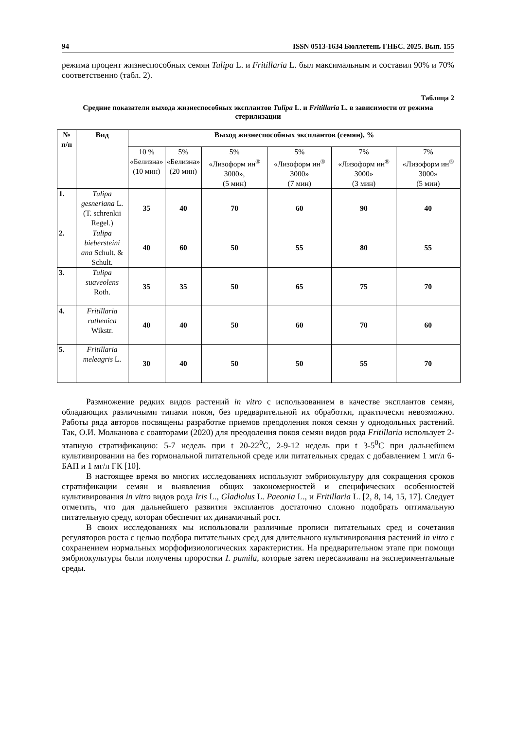94 ISSN 0513-1634 Бюллетень ГНБС. 2025. Вып. 155
режима процент жизнеспособных семян Tulipa L. и Fritillaria L. был максимальным и составил 90% и 70% соответственно (табл. 2).
Таблица 2
Средние показатели выхода жизнеспособных эксплантов Tulipa L. и Fritillaria L. в зависимости от режима стерилизации
| № п/п | Вид | Выход жизнеспособных эксплантов (семян), % | | | | | |
| --- | --- | --- | --- | --- | --- | --- | --- |
| | | 10 % «Белизна» (10 мин) | 5% «Белизна» (20 мин) | 5% «Лизоформ ин<sup>®</sup> 3000», (5 мин) | 5% «Лизоформ ин<sup>®</sup> 3000» (7 мин) | 7% «Лизоформ ин<sup>®</sup> 3000» (3 мин) | 7% «Лизоформ ин<sup>®</sup> 3000» (5 мин) |
| 1. | Tulipa gesneriana L. (T. schrenkii Regel.) | 35 | 40 | 70 | 60 | 90 | 40 |
| 2. | Tulipa biebersteini ana Schult. & Schult. | 40 | 60 | 50 | 55 | 80 | 55 |
| 3. | Tulipa suaveolens Roth. | 35 | 35 | 50 | 65 | 75 | 70 |
| 4. | Fritillaria ruthenica Wikstr. | 40 | 40 | 50 | 60 | 70 | 60 |
| 5. | Fritillaria meleagris L. | 30 | 40 | 50 | 50 | 55 | 70 |
Размножение редких видов растений in vitro с использованием в качестве эксплантов семян, обладающих различными типами покоя, без предварительной их обработки, практически невозможно. Работы ряда авторов посвящены разработке приемов преодоления покоя семян у однодольных растений. Так, О.И. Молканова с соавторами (2020) для преодоления покоя семян видов рода Fritillaria использует 2-этапную стратификацию: 5-7 недель при t 20-22<sup>0</sup>С, 2-9-12 недель при t 3-5<sup>0</sup>С при дальнейшем культивировании на без гормональной питательной среде или питательных средах с добавлением 1 мг/л 6-БАП и 1 мг/л ГК [10].
В настоящее время во многих исследованиях используют эмбриокультуру для сокращения сроков стратификации семян и выявления общих закономерностей и специфических особенностей культивирования in vitro видов рода Iris L., Gladiolus L. Paeonia L., и Fritillaria L. [2, 8, 14, 15, 17]. Следует отметить, что для дальнейшего развития эксплантов достаточно сложно подобрать оптимальную питательную среду, которая обеспечит их динамичный рост.
В своих исследованиях мы использовали различные прописи питательных сред и сочетания регуляторов роста с целью подбора питательных сред для длительного культивирования растений in vitro с сохранением нормальных морфофизиологических характеристик. На предварительном этапе при помощи эмбриокультуры были получены проростки I. pumila, которые затем пересаживали на экспериментальные среды.